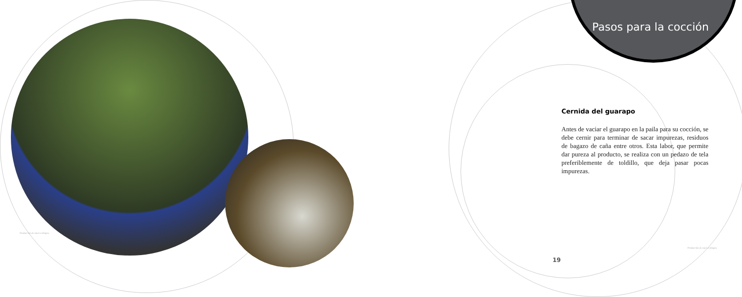Pasos para la cocción
Cernida del guarapo
Antes de vaciar el guarapo en la paila para su cocción, se debe cernir para terminar de sacar impurezas, residuos de bagazo de caña entre otros. Esta labor, que permite dar pureza al producto, se realiza con un pedazo de tela preferiblemente de toldillo, que deja pasar pocas impurezas.
19
Producción de miel ecológica
Producción de miel ecológica